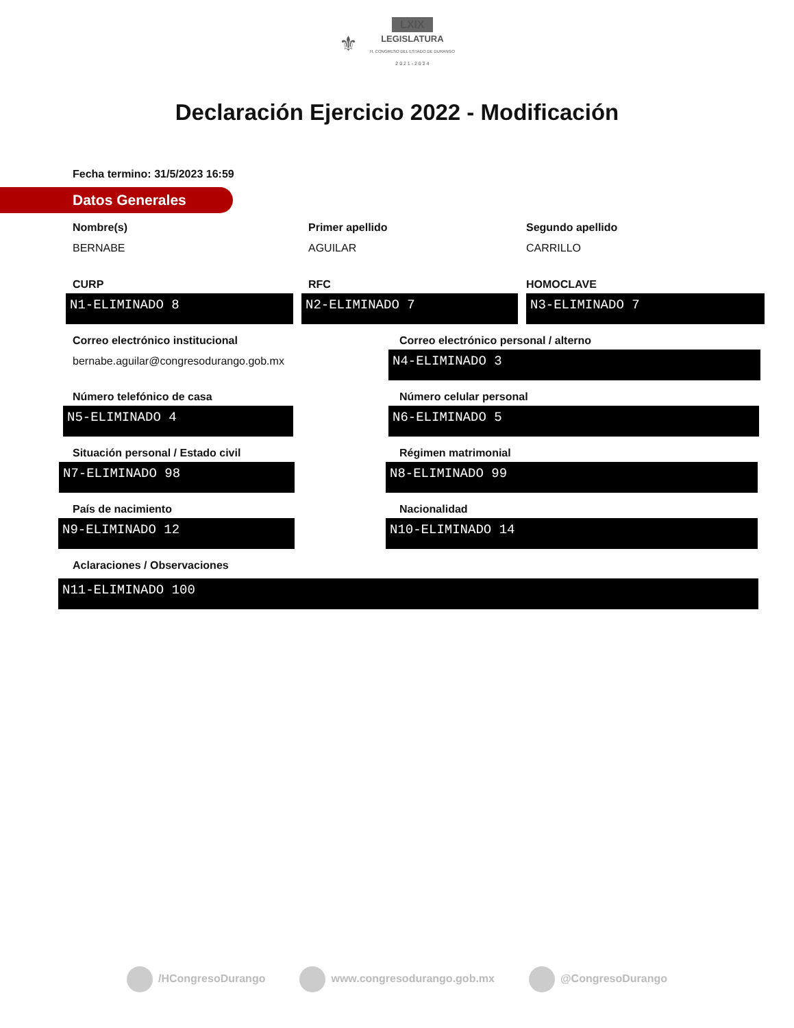⚜ LXIX
LEGISLATURA
H. CONGRESO DEL ESTADO DE DURANGO
2 0 2 1 - 2 0 2 4
Declaración Ejercicio 2022 - Modificación
Fecha termino: 31/5/2023 16:59
Datos Generales
Nombre(s)
BERNABE
Primer apellido
AGUILAR
Segundo apellido
CARRILLO
CURP
N1-ELIMINADO 8
RFC
N2-ELIMINADO 7
HOMOCLAVE
N3-ELIMINADO 7
Correo electrónico institucional
bernabe.aguilar@congresodurango.gob.mx
Correo electrónico personal / alterno
N4-ELIMINADO 3
Número telefónico de casa
N5-ELIMINADO 4
Número celular personal
N6-ELIMINADO 5
Situación personal / Estado civil
N7-ELIMINADO 98
Régimen matrimonial
N8-ELIMINADO 99
País de nacimiento
N9-ELIMINADO 12
Nacionalidad
N10-ELIMINADO 14
Aclaraciones / Observaciones
N11-ELIMINADO 100
/HCongresoDurango www.congresodurango.gob.mx @CongresoDurango